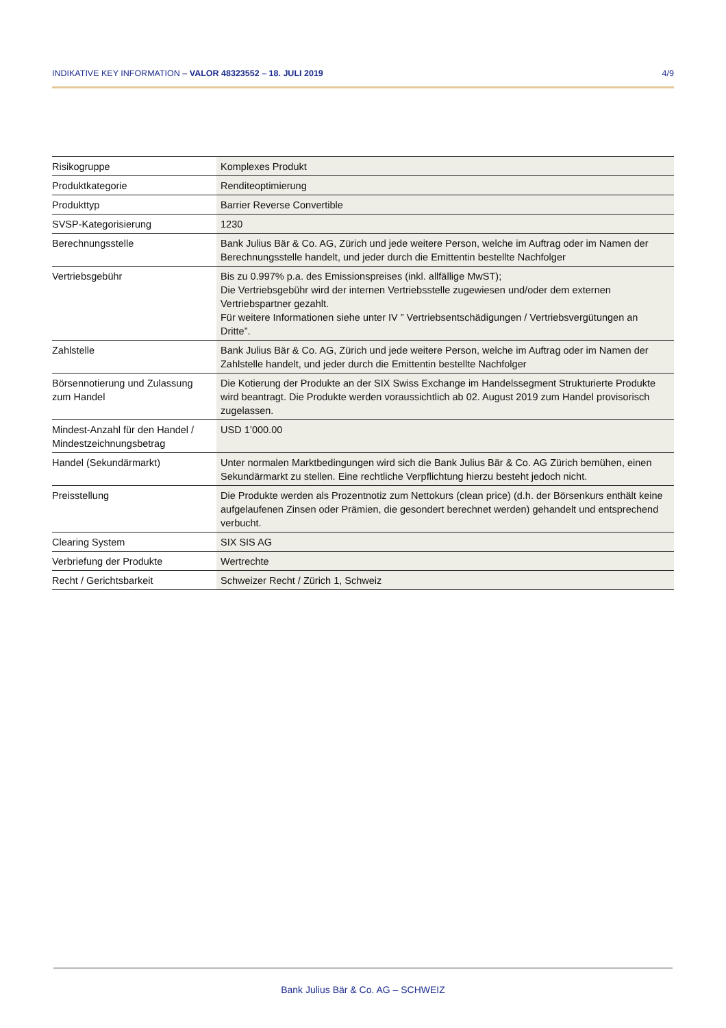INDIKATIVE KEY INFORMATION – VALOR 48323552 – 18. JULI 2019 4/9
| Risikogruppe | Komplexes Produkt |
| Produktkategorie | Renditeoptimierung |
| Produkttyp | Barrier Reverse Convertible |
| SVSP-Kategorisierung | 1230 |
| Berechnungsstelle | Bank Julius Bär & Co. AG, Zürich und jede weitere Person, welche im Auftrag oder im Namen der Berechnungsstelle handelt, und jeder durch die Emittentin bestellte Nachfolger |
| Vertriebsgebühr | Bis zu 0.997% p.a. des Emissionspreises (inkl. allfällige MwST); Die Vertriebsgebühr wird der internen Vertriebsstelle zugewiesen und/oder dem externen Vertriebspartner gezahlt. Für weitere Informationen siehe unter IV ” Vertriebsentschädigungen / Vertriebsvergütungen an Dritte”. |
| Zahlstelle | Bank Julius Bär & Co. AG, Zürich und jede weitere Person, welche im Auftrag oder im Namen der Zahlstelle handelt, und jeder durch die Emittentin bestellte Nachfolger |
| Börsennotierung und Zulassung zum Handel | Die Kotierung der Produkte an der SIX Swiss Exchange im Handelssegment Strukturierte Produkte wird beantragt. Die Produkte werden voraussichtlich ab 02. August 2019 zum Handel provisorisch zugelassen. |
| Mindest-Anzahl für den Handel / Mindestzeichnungsbetrag | USD 1’000.00 |
| Handel (Sekundärmarkt) | Unter normalen Marktbedingungen wird sich die Bank Julius Bär & Co. AG Zürich bemühen, einen Sekundärmarkt zu stellen. Eine rechtliche Verpflichtung hierzu besteht jedoch nicht. |
| Preisstellung | Die Produkte werden als Prozentnotiz zum Nettokurs (clean price) (d.h. der Börsenkurs enthält keine aufgelaufenen Zinsen oder Prämien, die gesondert berechnet werden) gehandelt und entsprechend verbucht. |
| Clearing System | SIX SIS AG |
| Verbriefung der Produkte | Wertrechte |
| Recht / Gerichtsbarkeit | Schweizer Recht / Zürich 1, Schweiz |
Bank Julius Bär & Co. AG – SCHWEIZ